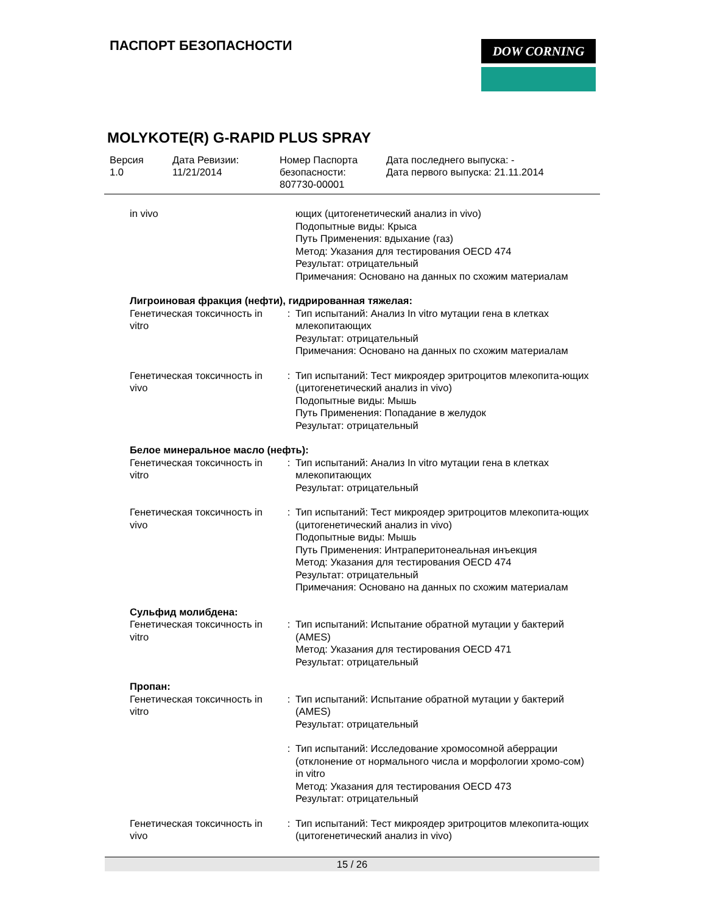ПАСПОРТ БЕЗОПАСНОСТИ DOW CORNING
MOLYKOTE(R) G-RAPID PLUS SPRAY
Версия
1.0
Дата Ревизии:
11/21/2014
Номер Паспорта
безопасности:
807730-00001
Дата последнего выпуска: -
Дата первого выпуска: 21.11.2014
in vivo ющих (цитогенетический анализ in vivo)
Подопытные виды: Крыса
Путь Применения: вдыхание (газ)
Метод: Указания для тестирования OECD 474
Результат: отрицательный
Примечания: Основано на данных по схожим материалам
Лигроиновая фракция (нефти), гидрированная тяжелая:
Генетическая токсичность in vitro
: Тип испытаний: Анализ In vitro мутации гена в клетках млекопитающих
Результат: отрицательный
Примечания: Основано на данных по схожим материалам
Генетическая токсичность in vivo
: Тип испытаний: Тест микроядер эритроцитов млекопита-ющих (цитогенетический анализ in vivo)
Подопытные виды: Мышь
Путь Применения: Попадание в желудок
Результат: отрицательный
Белое минеральное масло (нефть):
Генетическая токсичность in vitro
: Тип испытаний: Анализ In vitro мутации гена в клетках млекопитающих
Результат: отрицательный
Генетическая токсичность in vivo
: Тип испытаний: Тест микроядер эритроцитов млекопита-ющих (цитогенетический анализ in vivo)
Подопытные виды: Мышь
Путь Применения: Интраперитонеальная инъекция
Метод: Указания для тестирования OECD 474
Результат: отрицательный
Примечания: Основано на данных по схожим материалам
Сульфид молибдена:
Генетическая токсичность in vitro
: Тип испытаний: Испытание обратной мутации у бактерий (AMES)
Метод: Указания для тестирования OECD 471
Результат: отрицательный
Пропан:
Генетическая токсичность in vitro
: Тип испытаний: Испытание обратной мутации у бактерий (AMES)
Результат: отрицательный
: Тип испытаний: Исследование хромосомной аберрации (отклонение от нормального числа и морфологии хромо-сом) in vitro
Метод: Указания для тестирования OECD 473
Результат: отрицательный
Генетическая токсичность in vivo
: Тип испытаний: Тест микроядер эритроцитов млекопита-ющих (цитогенетический анализ in vivo)
15 / 26